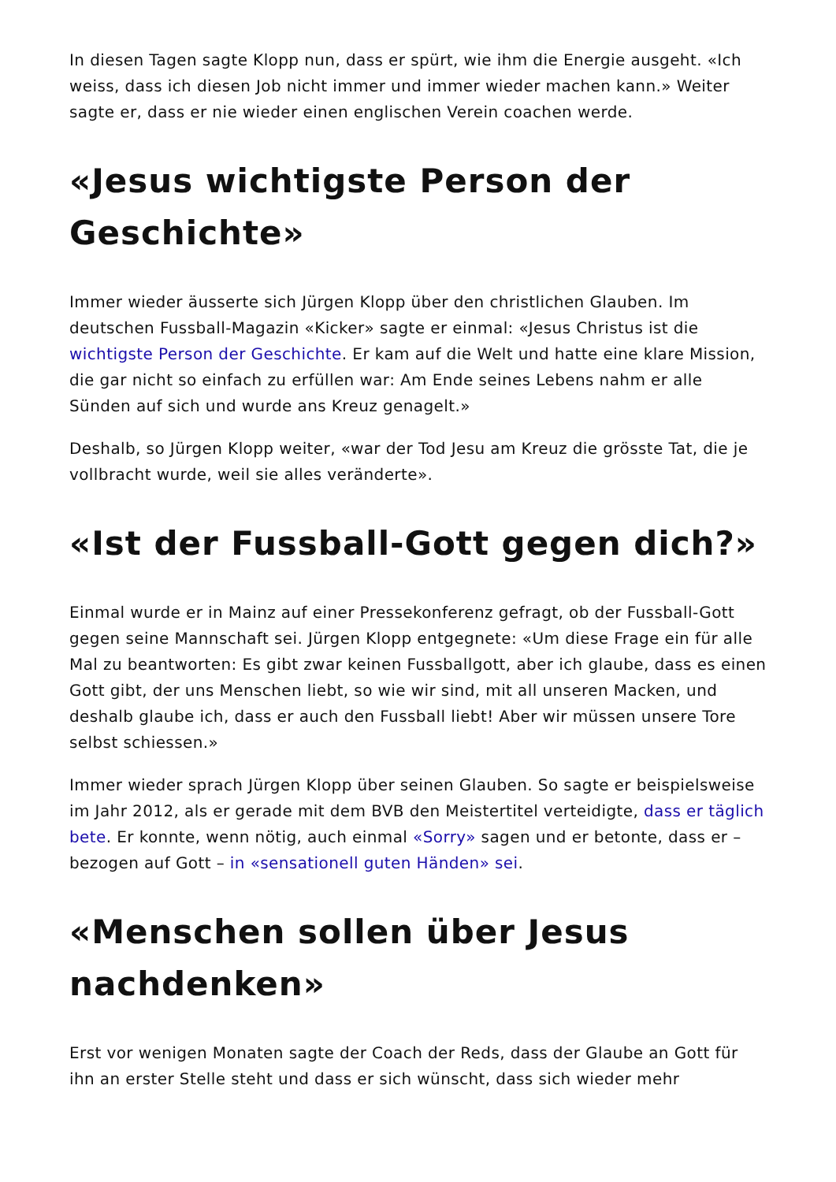In diesen Tagen sagte Klopp nun, dass er spürt, wie ihm die Energie ausgeht. «Ich weiss, dass ich diesen Job nicht immer und immer wieder machen kann.» Weiter sagte er, dass er nie wieder einen englischen Verein coachen werde.
«Jesus wichtigste Person der Geschichte»
Immer wieder äusserte sich Jürgen Klopp über den christlichen Glauben. Im deutschen Fussball-Magazin «Kicker» sagte er einmal: «Jesus Christus ist die wichtigste Person der Geschichte. Er kam auf die Welt und hatte eine klare Mission, die gar nicht so einfach zu erfüllen war: Am Ende seines Lebens nahm er alle Sünden auf sich und wurde ans Kreuz genagelt.»
Deshalb, so Jürgen Klopp weiter, «war der Tod Jesu am Kreuz die grösste Tat, die je vollbracht wurde, weil sie alles veränderte».
«Ist der Fussball-Gott gegen dich?»
Einmal wurde er in Mainz auf einer Pressekonferenz gefragt, ob der Fussball-Gott gegen seine Mannschaft sei. Jürgen Klopp entgegnete: «Um diese Frage ein für alle Mal zu beantworten: Es gibt zwar keinen Fussballgott, aber ich glaube, dass es einen Gott gibt, der uns Menschen liebt, so wie wir sind, mit all unseren Macken, und deshalb glaube ich, dass er auch den Fussball liebt! Aber wir müssen unsere Tore selbst schiessen.»
Immer wieder sprach Jürgen Klopp über seinen Glauben. So sagte er beispielsweise im Jahr 2012, als er gerade mit dem BVB den Meistertitel verteidigte, dass er täglich bete. Er konnte, wenn nötig, auch einmal «Sorry» sagen und er betonte, dass er – bezogen auf Gott – in «sensationell guten Händen» sei.
«Menschen sollen über Jesus nachdenken»
Erst vor wenigen Monaten sagte der Coach der Reds, dass der Glaube an Gott für ihn an erster Stelle steht und dass er sich wünscht, dass sich wieder mehr